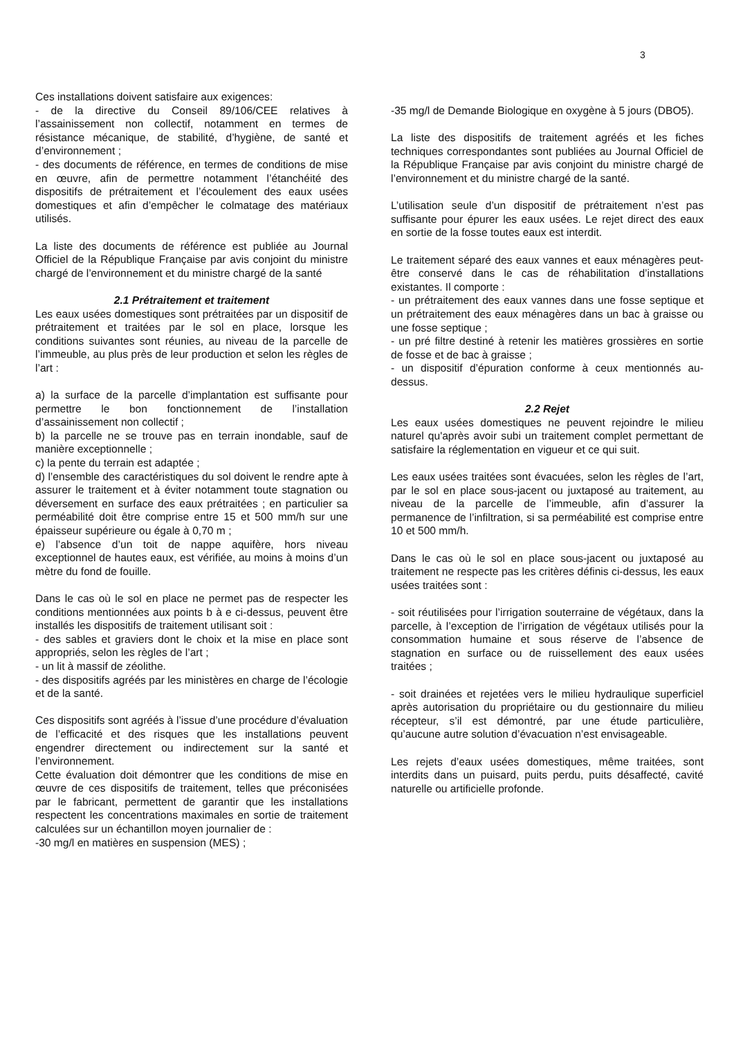3
Ces installations doivent satisfaire aux exigences:
- de la directive du Conseil 89/106/CEE relatives à l’assainissement non collectif, notamment en termes de résistance mécanique, de stabilité, d’hygiène, de santé et d’environnement ;
- des documents de référence, en termes de conditions de mise en œuvre, afin de permettre notamment l’étanchéité des dispositifs de prétraitement et l’écoulement des eaux usées domestiques et afin d’empêcher le colmatage des matériaux utilisés.
La liste des documents de référence est publiée au Journal Officiel de la République Française par avis conjoint du ministre chargé de l’environnement et du ministre chargé de la santé
2.1 Prétraitement et traitement
Les eaux usées domestiques sont prétraitées par un dispositif de prétraitement et traitées par le sol en place, lorsque les conditions suivantes sont réunies, au niveau de la parcelle de l’immeuble, au plus près de leur production et selon les règles de l’art :
a) la surface de la parcelle d’implantation est suffisante pour permettre le bon fonctionnement de l’installation d’assainissement non collectif ;
b) la parcelle ne se trouve pas en terrain inondable, sauf de manière exceptionnelle ;
c) la pente du terrain est adaptée ;
d) l’ensemble des caractéristiques du sol doivent le rendre apte à assurer le traitement et à éviter notamment toute stagnation ou déversement en surface des eaux prétraitées ; en particulier sa perméabilité doit être comprise entre 15 et 500 mm/h sur une épaisseur supérieure ou égale à 0,70 m ;
e) l’absence d’un toit de nappe aquifère, hors niveau exceptionnel de hautes eaux, est vérifiée, au moins à moins d’un mètre du fond de fouille.
Dans le cas où le sol en place ne permet pas de respecter les conditions mentionnées aux points b à e ci-dessus, peuvent être installés les dispositifs de traitement utilisant soit :
- des sables et graviers dont le choix et la mise en place sont appropriés, selon les règles de l’art ;
- un lit à massif de zéolithe.
- des dispositifs agréés par les ministères en charge de l’écologie et de la santé.
Ces dispositifs sont agréés à l’issue d’une procédure d’évaluation de l’efficacité et des risques que les installations peuvent engendrer directement ou indirectement sur la santé et l’environnement.
Cette évaluation doit démontrer que les conditions de mise en œuvre de ces dispositifs de traitement, telles que préconisées par le fabricant, permettent de garantir que les installations respectent les concentrations maximales en sortie de traitement calculées sur un échantillon moyen journalier de :
-30 mg/l en matières en suspension (MES) ;
-35 mg/l de Demande Biologique en oxygène à 5 jours (DBO5).
La liste des dispositifs de traitement agréés et les fiches techniques correspondantes sont publiées au Journal Officiel de la République Française par avis conjoint du ministre chargé de l’environnement et du ministre chargé de la santé.
L’utilisation seule d’un dispositif de prétraitement n’est pas suffisante pour épurer les eaux usées. Le rejet direct des eaux en sortie de la fosse toutes eaux est interdit.
Le traitement séparé des eaux vannes et eaux ménagères peut-être conservé dans le cas de réhabilitation d’installations existantes. Il comporte :
- un prétraitement des eaux vannes dans une fosse septique et un prétraitement des eaux ménagères dans un bac à graisse ou une fosse septique ;
- un pré filtre destiné à retenir les matières grossières en sortie de fosse et de bac à graisse ;
- un dispositif d’épuration conforme à ceux mentionnés au-dessus.
2.2 Rejet
Les eaux usées domestiques ne peuvent rejoindre le milieu naturel qu'après avoir subi un traitement complet permettant de satisfaire la réglementation en vigueur et ce qui suit.
Les eaux usées traitées sont évacuées, selon les règles de l’art, par le sol en place sous-jacent ou juxtaposé au traitement, au niveau de la parcelle de l’immeuble, afin d’assurer la permanence de l’infiltration, si sa perméabilité est comprise entre 10 et 500 mm/h.
Dans le cas où le sol en place sous-jacent ou juxtaposé au traitement ne respecte pas les critères définis ci-dessus, les eaux usées traitées sont :
- soit réutilisées pour l’irrigation souterraine de végétaux, dans la parcelle, à l’exception de l’irrigation de végétaux utilisés pour la consommation humaine et sous réserve de l’absence de stagnation en surface ou de ruissellement des eaux usées traitées ;
- soit drainées et rejetées vers le milieu hydraulique superficiel après autorisation du propriétaire ou du gestionnaire du milieu récepteur, s’il est démontré, par une étude particulière, qu’aucune autre solution d’évacuation n’est envisageable.
Les rejets d’eaux usées domestiques, même traitées, sont interdits dans un puisard, puits perdu, puits désaffecté, cavité naturelle ou artificielle profonde.